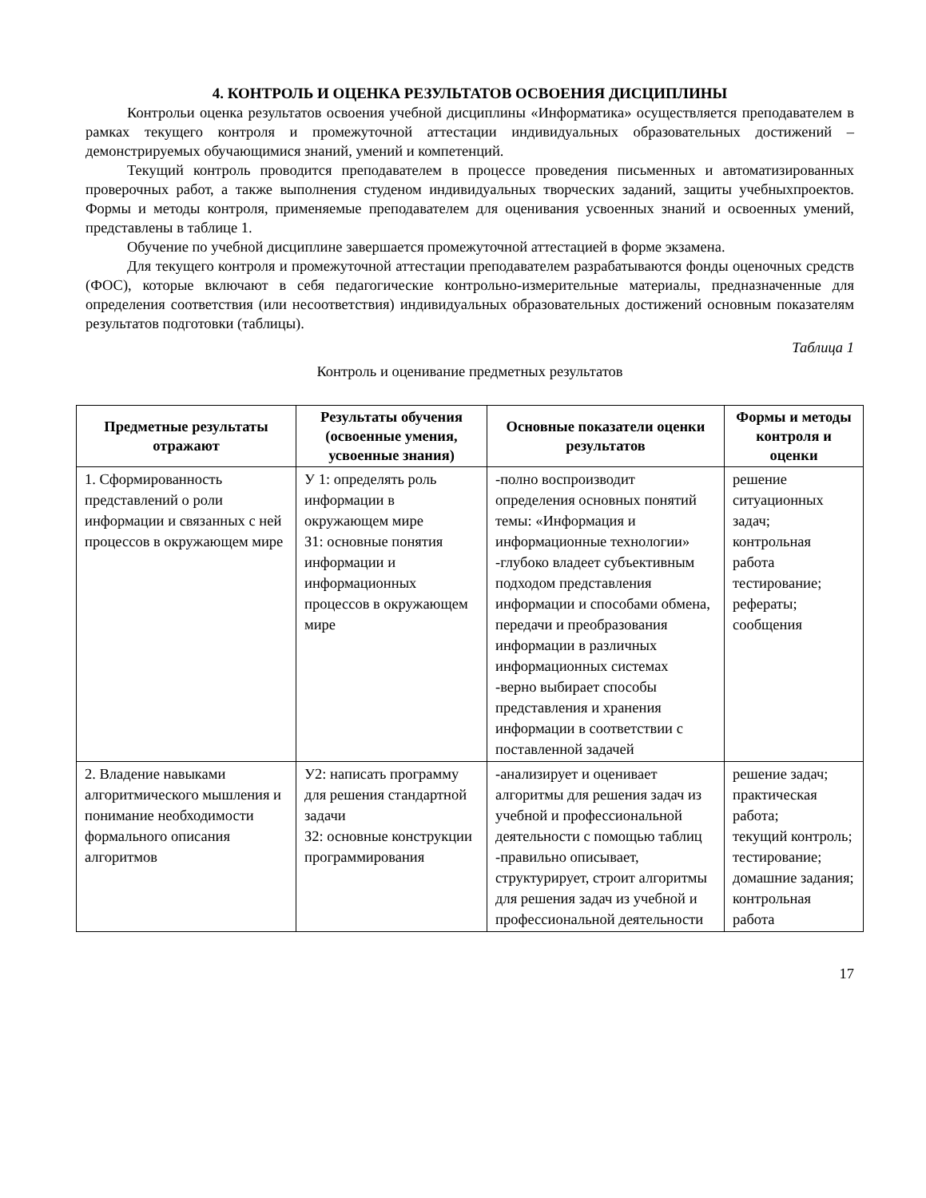4. КОНТРОЛЬ И ОЦЕНКА РЕЗУЛЬТАТОВ ОСВОЕНИЯ ДИСЦИПЛИНЫ
Контрольи оценка результатов освоения учебной дисциплины «Информатика» осуществляется преподавателем в рамках текущего контроля и промежуточной аттестации индивидуальных образовательных достижений – демонстрируемых обучающимися знаний, умений и компетенций.
Текущий контроль проводится преподавателем в процессе проведения письменных и автоматизированных проверочных работ, а также выполнения студеном индивидуальных творческих заданий, защиты учебныхпроектов. Формы и методы контроля, применяемые преподавателем для оценивания усвоенных знаний и освоенных умений, представлены в таблице 1.
Обучение по учебной дисциплине завершается промежуточной аттестацией в форме экзамена.
Для текущего контроля и промежуточной аттестации преподавателем разрабатываются фонды оценочных средств (ФОС), которые включают в себя педагогические контрольно-измерительные материалы, предназначенные для определения соответствия (или несоответствия) индивидуальных образовательных достижений основным показателям результатов подготовки (таблицы).
Таблица 1
Контроль и оценивание предметных результатов
| Предметные результаты отражают | Результаты обучения (освоенные умения, усвоенные знания) | Основные показатели оценки результатов | Формы и методы контроля и оценки |
| --- | --- | --- | --- |
| 1. Сформированность представлений о роли информации и связанных с ней процессов в окружающем мире | У 1: определять роль информации в окружающем мире З1: основные понятия информации и информационных процессов в окружающем мире | -полно воспроизводит определения основных понятий темы: «Информация и информационные технологии» -глубоко владеет субъективным подходом представления информации и способами обмена, передачи и преобразования информации в различных информационных системах -верно выбирает способы представления и хранения информации в соответствии с поставленной задачей | решение ситуационных задач; контрольная работа тестирование; рефераты; сообщения |
| 2. Владение навыками алгоритмического мышления и понимание необходимости формального описания алгоритмов | У2: написать программу для решения стандартной задачи З2: основные конструкции программирования | -анализирует и оценивает алгоритмы для решения задач из учебной и профессиональной деятельности с помощью таблиц -правильно описывает, структурирует, строит алгоритмы для решения задач из учебной и профессиональной деятельности | решение задач; практическая работа; текущий контроль; тестирование; домашние задания; контрольная работа |
17